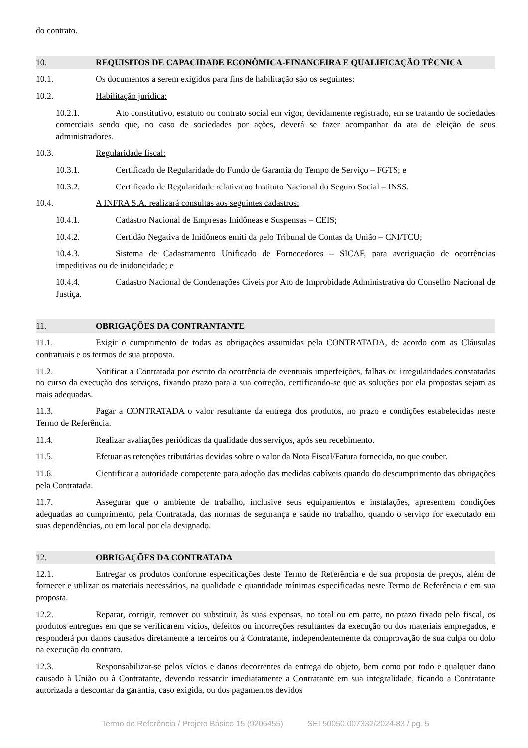do contrato.
10. REQUISITOS DE CAPACIDADE ECONÔMICA-FINANCEIRA E QUALIFICAÇÃO TÉCNICA
10.1. Os documentos a serem exigidos para fins de habilitação são os seguintes:
10.2. Habilitação jurídica:
10.2.1. Ato constitutivo, estatuto ou contrato social em vigor, devidamente registrado, em se tratando de sociedades comerciais sendo que, no caso de sociedades por ações, deverá se fazer acompanhar da ata de eleição de seus administradores.
10.3. Regularidade fiscal:
10.3.1. Certificado de Regularidade do Fundo de Garantia do Tempo de Serviço – FGTS; e
10.3.2. Certificado de Regularidade relativa ao Instituto Nacional do Seguro Social – INSS.
10.4. A INFRA S.A. realizará consultas aos seguintes cadastros:
10.4.1. Cadastro Nacional de Empresas Inidôneas e Suspensas – CEIS;
10.4.2. Certidão Negativa de Inidôneos emiti da pelo Tribunal de Contas da União – CNI/TCU;
10.4.3. Sistema de Cadastramento Unificado de Fornecedores – SICAF, para averiguação de ocorrências impeditivas ou de inidoneidade; e
10.4.4. Cadastro Nacional de Condenações Cíveis por Ato de Improbidade Administrativa do Conselho Nacional de Justiça.
11. OBRIGAÇÕES DA CONTRANTANTE
11.1. Exigir o cumprimento de todas as obrigações assumidas pela CONTRATADA, de acordo com as Cláusulas contratuais e os termos de sua proposta.
11.2. Notificar a Contratada por escrito da ocorrência de eventuais imperfeições, falhas ou irregularidades constatadas no curso da execução dos serviços, fixando prazo para a sua correção, certificando-se que as soluções por ela propostas sejam as mais adequadas.
11.3. Pagar a CONTRATADA o valor resultante da entrega dos produtos, no prazo e condições estabelecidas neste Termo de Referência.
11.4. Realizar avaliações periódicas da qualidade dos serviços, após seu recebimento.
11.5. Efetuar as retenções tributárias devidas sobre o valor da Nota Fiscal/Fatura fornecida, no que couber.
11.6. Cientificar a autoridade competente para adoção das medidas cabíveis quando do descumprimento das obrigações pela Contratada.
11.7. Assegurar que o ambiente de trabalho, inclusive seus equipamentos e instalações, apresentem condições adequadas ao cumprimento, pela Contratada, das normas de segurança e saúde no trabalho, quando o serviço for executado em suas dependências, ou em local por ela designado.
12. OBRIGAÇÕES DA CONTRATADA
12.1. Entregar os produtos conforme especificações deste Termo de Referência e de sua proposta de preços, além de fornecer e utilizar os materiais necessários, na qualidade e quantidade mínimas especificadas neste Termo de Referência e em sua proposta.
12.2. Reparar, corrigir, remover ou substituir, às suas expensas, no total ou em parte, no prazo fixado pelo fiscal, os produtos entregues em que se verificarem vícios, defeitos ou incorreções resultantes da execução ou dos materiais empregados, e responderá por danos causados diretamente a terceiros ou à Contratante, independentemente da comprovação de sua culpa ou dolo na execução do contrato.
12.3. Responsabilizar-se pelos vícios e danos decorrentes da entrega do objeto, bem como por todo e qualquer dano causado à União ou à Contratante, devendo ressarcir imediatamente a Contratante em sua integralidade, ficando a Contratante autorizada a descontar da garantia, caso exigida, ou dos pagamentos devidos
Termo de Referência / Projeto Básico 15 (9206455) SEI 50050.007332/2024-83 / pg. 5